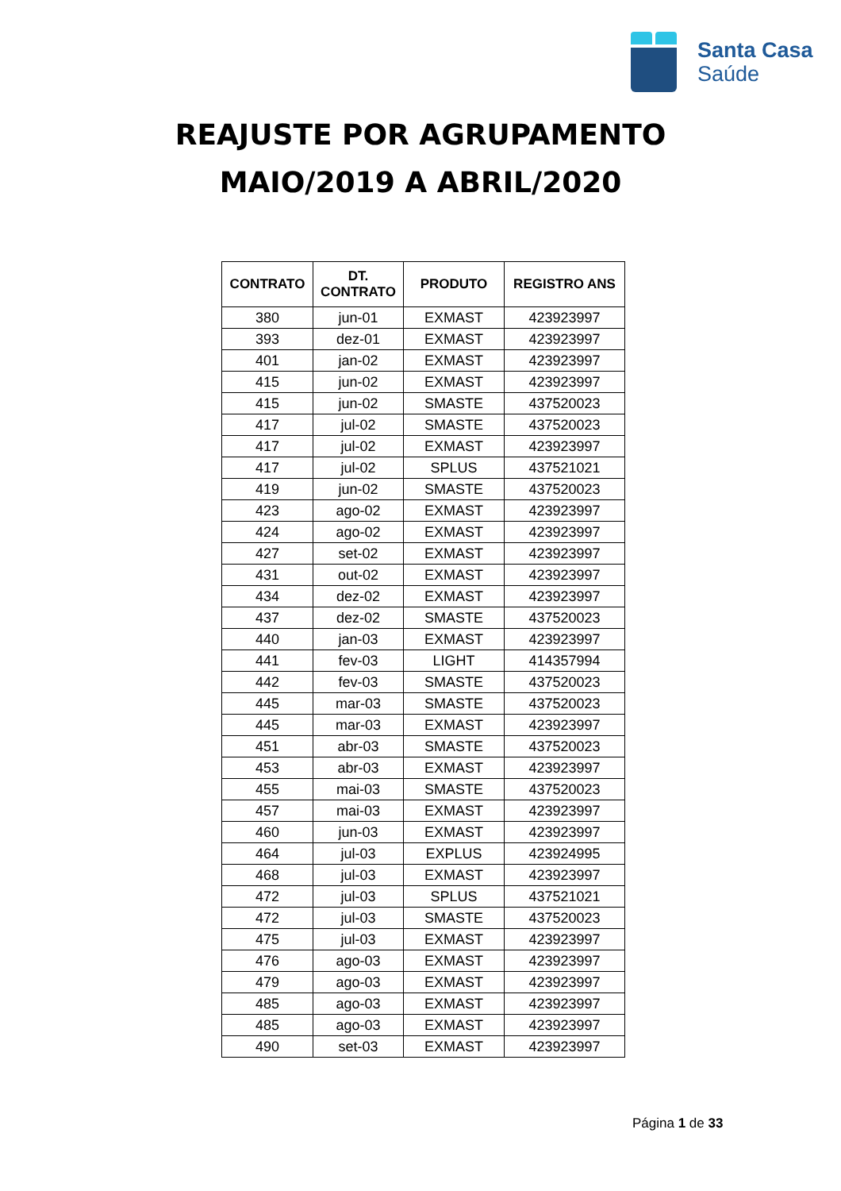Santa Casa
Saúde
REAJUSTE POR AGRUPAMENTO
MAIO/2019 A ABRIL/2020
| CONTRATO | DT. CONTRATO | PRODUTO | REGISTRO ANS |
| --- | --- | --- | --- |
| 380 | jun-01 | EXMAST | 423923997 |
| 393 | dez-01 | EXMAST | 423923997 |
| 401 | jan-02 | EXMAST | 423923997 |
| 415 | jun-02 | EXMAST | 423923997 |
| 415 | jun-02 | SMASTE | 437520023 |
| 417 | jul-02 | SMASTE | 437520023 |
| 417 | jul-02 | EXMAST | 423923997 |
| 417 | jul-02 | SPLUS | 437521021 |
| 419 | jun-02 | SMASTE | 437520023 |
| 423 | ago-02 | EXMAST | 423923997 |
| 424 | ago-02 | EXMAST | 423923997 |
| 427 | set-02 | EXMAST | 423923997 |
| 431 | out-02 | EXMAST | 423923997 |
| 434 | dez-02 | EXMAST | 423923997 |
| 437 | dez-02 | SMASTE | 437520023 |
| 440 | jan-03 | EXMAST | 423923997 |
| 441 | fev-03 | LIGHT | 414357994 |
| 442 | fev-03 | SMASTE | 437520023 |
| 445 | mar-03 | SMASTE | 437520023 |
| 445 | mar-03 | EXMAST | 423923997 |
| 451 | abr-03 | SMASTE | 437520023 |
| 453 | abr-03 | EXMAST | 423923997 |
| 455 | mai-03 | SMASTE | 437520023 |
| 457 | mai-03 | EXMAST | 423923997 |
| 460 | jun-03 | EXMAST | 423923997 |
| 464 | jul-03 | EXPLUS | 423924995 |
| 468 | jul-03 | EXMAST | 423923997 |
| 472 | jul-03 | SPLUS | 437521021 |
| 472 | jul-03 | SMASTE | 437520023 |
| 475 | jul-03 | EXMAST | 423923997 |
| 476 | ago-03 | EXMAST | 423923997 |
| 479 | ago-03 | EXMAST | 423923997 |
| 485 | ago-03 | EXMAST | 423923997 |
| 485 | ago-03 | EXMAST | 423923997 |
| 490 | set-03 | EXMAST | 423923997 |
Página 1 de 33